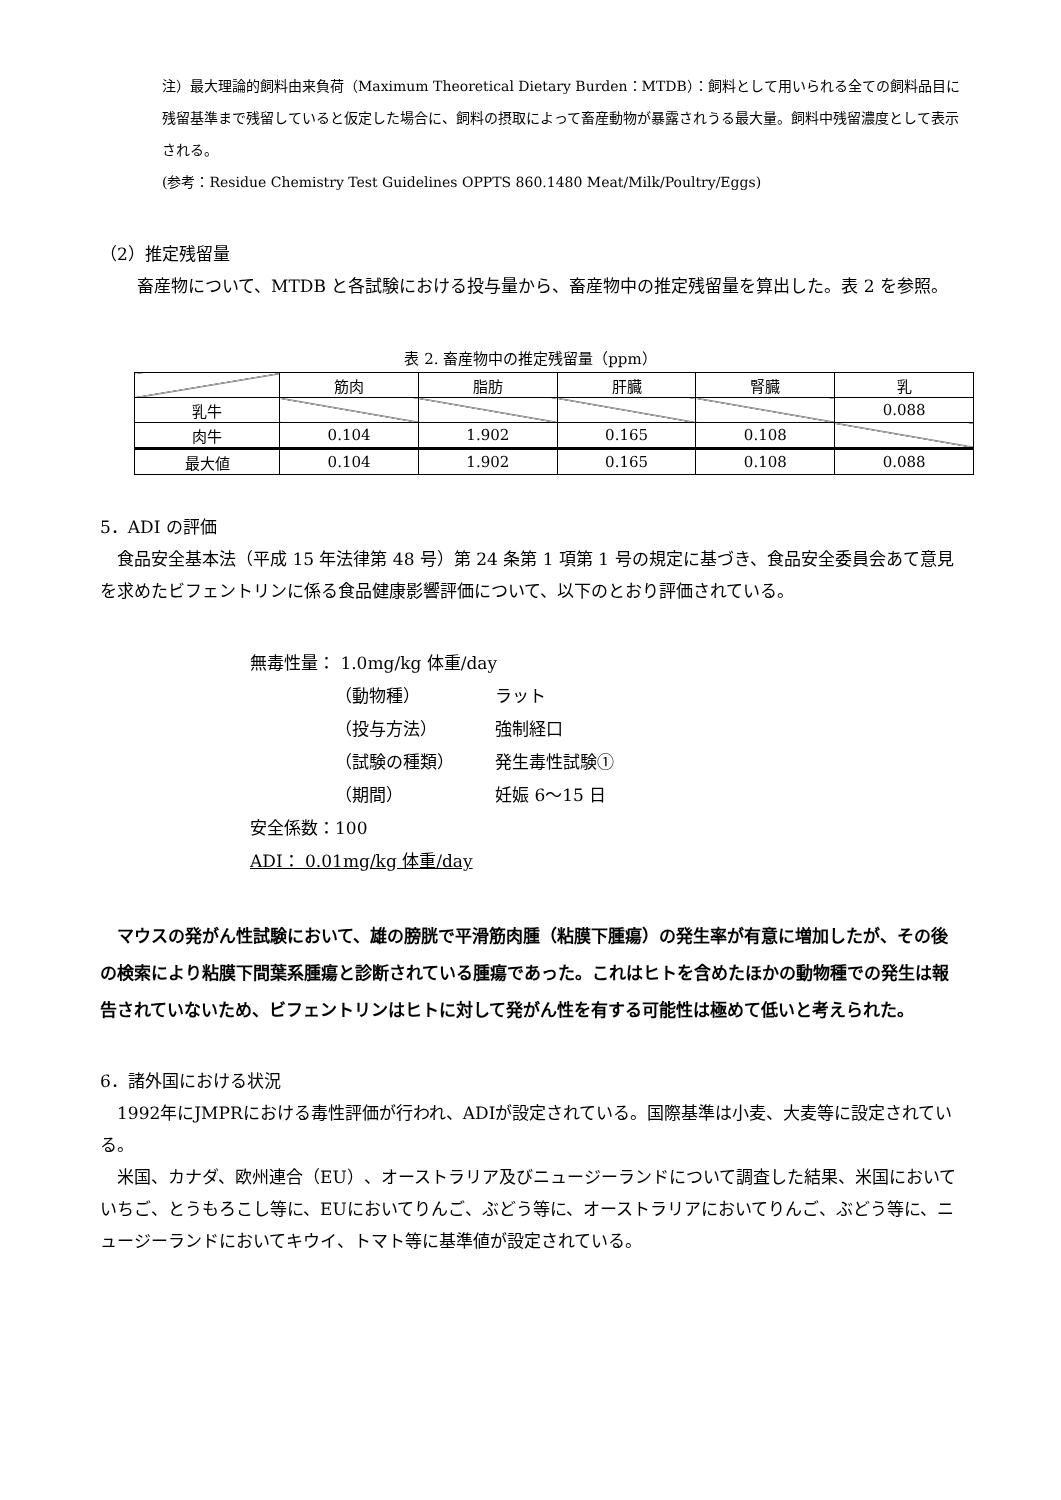注）最大理論的飼料由来負荷（Maximum Theoretical Dietary Burden：MTDB）：飼料として用いられる全ての飼料品目に残留基準まで残留していると仮定した場合に、飼料の摂取によって畜産動物が暴露されうる最大量。飼料中残留濃度として表示される。
(参考：Residue Chemistry Test Guidelines OPPTS 860.1480 Meat/Milk/Poultry/Eggs)
（2）推定残留量
畜産物について、MTDB と各試験における投与量から、畜産物中の推定残留量を算出した。表 2 を参照。
表 2. 畜産物中の推定残留量（ppm）
| | 筋肉 | 脂肪 | 肝臓 | 腎臓 | 乳 |
| --- | --- | --- | --- | --- | --- |
| 乳牛 | | | | | 0.088 |
| 肉牛 | 0.104 | 1.902 | 0.165 | 0.108 | |
| 最大値 | 0.104 | 1.902 | 0.165 | 0.108 | 0.088 |
5．ADI の評価
食品安全基本法（平成 15 年法律第 48 号）第 24 条第 1 項第 1 号の規定に基づき、食品安全委員会あて意見を求めたビフェントリンに係る食品健康影響評価について、以下のとおり評価されている。
無毒性量： 1.0mg/kg 体重/day
（動物種） ラット
（投与方法） 強制経口
（試験の種類） 発生毒性試験①
（期間） 妊娠 6～15 日
安全係数：100
ADI： 0.01mg/kg 体重/day
マウスの発がん性試験において、雄の膀胱で平滑筋肉腫（粘膜下腫瘍）の発生率が有意に増加したが、その後の検索により粘膜下間葉系腫瘍と診断されている腫瘍であった。これはヒトを含めたほかの動物種での発生は報告されていないため、ビフェントリンはヒトに対して発がん性を有する可能性は極めて低いと考えられた。
6．諸外国における状況
1992年にJMPRにおける毒性評価が行われ、ADIが設定されている。国際基準は小麦、大麦等に設定されている。
米国、カナダ、欧州連合（EU）、オーストラリア及びニュージーランドについて調査した結果、米国においていちご、とうもろこし等に、EUにおいてりんご、ぶどう等に、オーストラリアにおいてりんご、ぶどう等に、ニュージーランドにおいてキウイ、トマト等に基準値が設定されている。